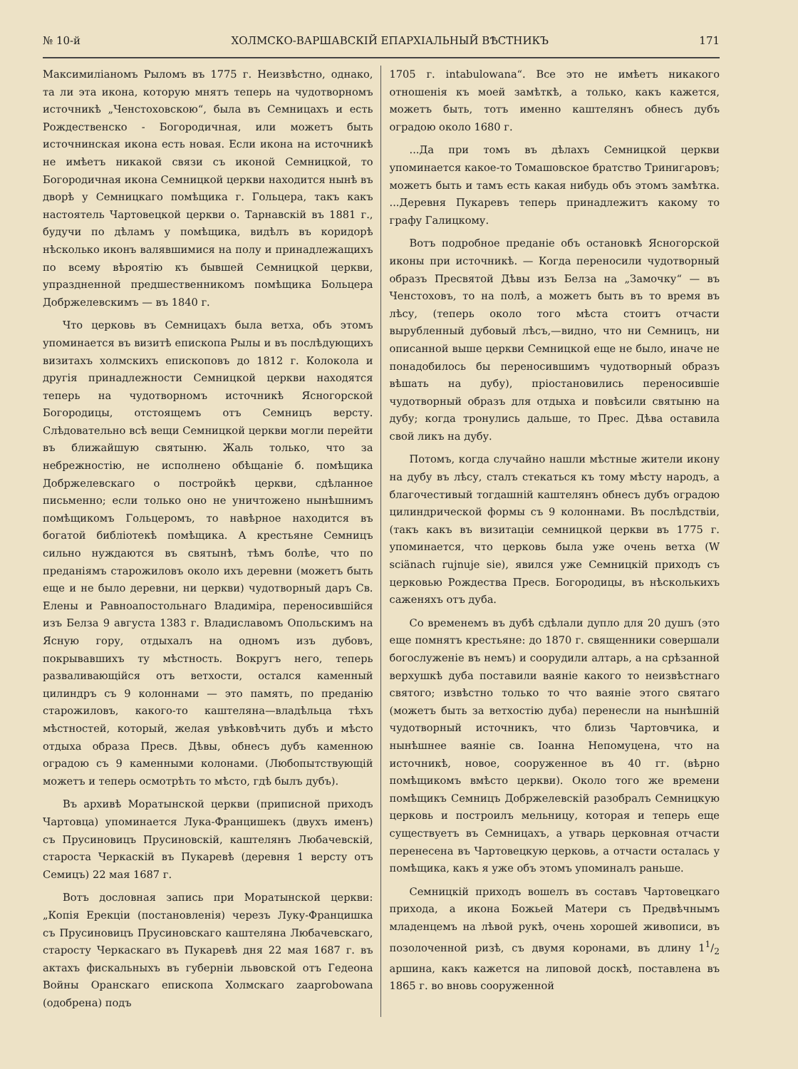№ 10-й ХОЛМСКО-ВАРШАВСКІЙ ЕПАРХІАЛЬНЫЙ ВѢСТНИКЪ 171
Максимиліаномъ Рыломъ въ 1775 г. Неизвѣстно, однако, та ли эта икона, которую мнятъ теперь на чудотворномъ источникѣ „Ченстоховскою“, была въ Семницахъ и есть Рождественско - Богородичная, или можетъ быть источнинская икона есть новая. Если икона на источникѣ не имѣетъ никакой связи съ иконой Семницкой, то Богородичная икона Семницкой церкви находится нынѣ въ дворѣ у Семницкаго помѣщика г. Гольцера, такъ какъ настоятель Чартовецкой церкви о. Тарнавскій въ 1881 г., будучи по дѣламъ у помѣщика, видѣлъ въ коридорѣ нѣсколько иконъ валявшимися на полу и принадлежащихъ по всему вѣроятію къ бывшей Семницкой церкви, упраздненной предшественникомъ помѣщика Больцера Добржелевскимъ — въ 1840 г.
Что церковь въ Семницахъ была ветха, объ этомъ упоминается въ визитѣ епископа Рылы и въ послѣдующихъ визитахъ холмскихъ епископовъ до 1812 г. Колокола и другія принадлежности Семницкой церкви находятся теперь на чудотворномъ источникѣ Ясногорской Богородицы, отстоящемъ отъ Семницъ версту. Слѣдовательно всѣ вещи Семницкой церкви могли перейти въ ближайшую святыню. Жаль только, что за небрежностію, не исполнено обѣщаніе б. помѣщика Добржелевскаго о постройкѣ церкви, сдѣланное письменно; если только оно не уничтожено нынѣшнимъ помѣщикомъ Гольцеромъ, то навѣрное находится въ богатой библіотекѣ помѣщика. А крестьяне Семницъ сильно нуждаются въ святынѣ, тѣмъ болѣе, что по преданіямъ старожиловъ около ихъ деревни (можетъ быть еще и не было деревни, ни церкви) чудотворный даръ Св. Елены и Равноапостольнаго Владиміра, переносившійся изъ Белза 9 августа 1383 г. Владиславомъ Опольскимъ на Ясную гору, отдыхалъ на одномъ изъ дубовъ, покрывавшихъ ту мѣстность. Вокругъ него, теперь разваливающійся отъ ветхости, остался каменный цилиндръ съ 9 колоннами — это память, по преданію старожиловъ, какого-то каштеляна—владѣльца тѣхъ мѣстностей, который, желая увѣковѣчить дубъ и мѣсто отдыха образа Пресв. Дѣвы, обнесъ дубъ каменною оградою съ 9 каменными колонами. (Любопытствующій можетъ и теперь осмотрѣть то мѣсто, гдѣ былъ дубъ).
Въ архивѣ Моратынской церкви (приписной приходъ Чартовца) упоминается Лука-Францишекъ (двухъ именъ) съ Прусиновицъ Прусиновскій, каштелянъ Любачевскій, староста Черкаскій въ Пукаревѣ (деревня 1 версту отъ Семицъ) 22 мая 1687 г.
Вотъ дословная запись при Моратынской церкви: „Копія Ерекціи (постановленія) черезъ Луку-Францишка съ Прусиновицъ Прусиновскаго каштеляна Любачевскаго, старосту Черкаскаго въ Пукаревѣ дня 22 мая 1687 г. въ актахъ фискальныхъ въ губерніи львовской отъ Гедеона Войны Оранскаго епископа Холмскаго zaaprobowana (одобрена) подъ
1705 г. intabulowana“. Все это не имѣетъ никакого отношенія къ моей замѣткѣ, а только, какъ кажется, можетъ быть, тотъ именно каштелянъ обнесъ дубъ оградою около 1680 г.
...Да при томъ въ дѣлахъ Семницкой церкви упоминается какое-то Томашовское братство Тринигаровъ; можетъ быть и тамъ есть какая нибудь объ этомъ замѣтка. ...Деревня Пукаревъ теперь принадлежитъ какому то графу Галицкому.
Вотъ подробное преданіе объ остановкѣ Ясногорской иконы при источникѣ. — Когда переносили чудотворный образъ Пресвятой Дѣвы изъ Белза на „Замочку“ — въ Ченстоховъ, то на полѣ, а можетъ быть въ то время въ лѣсу, (теперь около того мѣста стоитъ отчасти вырубленный дубовый лѣсъ,—видно, что ни Семницъ, ни описанной выше церкви Семницкой еще не было, иначе не понадобилось бы переносившимъ чудотворный образъ вѣшать на дубу), пріостановились переносившіе чудотворный образъ для отдыха и повѣсили святыню на дубу; когда тронулись дальше, то Прес. Дѣва оставила свой ликъ на дубу.
Потомъ, когда случайно нашли мѣстные жители икону на дубу въ лѣсу, сталъ стекаться къ тому мѣсту народъ, а благочестивый тогдашній каштелянъ обнесъ дубъ оградою цилиндрической формы съ 9 колоннами. Въ послѣдствіи, (такъ какъ въ визитаціи семницкой церкви въ 1775 г. упоминается, что церковь была уже очень ветха (W sciänach rujnuje sie), явился уже Семницкій приходъ съ церковью Рождества Пресв. Богородицы, въ нѣсколькихъ саженяхъ отъ дуба.
Со временемъ въ дубѣ сдѣлали дупло для 20 душъ (это еще помнятъ крестьяне: до 1870 г. священники совершали богослуженіе въ немъ) и соорудили алтарь, а на срѣзанной верхушкѣ дуба поставили ваяніе какого то неизвѣстнаго святого; извѣстно только то что ваяніе этого святаго (можетъ быть за ветхостію дуба) перенесли на нынѣшній чудотворный источникъ, что близь Чартовчика, и нынѣшнее ваяніе св. Іоанна Непомуцена, что на источникѣ, новое, сооруженное въ 40 гг. (вѣрно помѣщикомъ вмѣсто церкви). Около того же времени помѣщикъ Семницъ Добржелевскій разобралъ Семницкую церковь и построилъ мельницу, которая и теперь еще существуетъ въ Семницахъ, а утварь церковная отчасти перенесена въ Чартовецкую церковь, а отчасти осталась у помѣщика, какъ я уже объ этомъ упоминалъ раньше.
Семницкій приходъ вошелъ въ составъ Чартовецкаго прихода, а икона Божьей Матери съ Предвѣчнымъ младенцемъ на лѣвой рукѣ, очень хорошей живописи, въ позолоченной ризѣ, съ двумя коронами, въ длину 11/2 аршина, какъ кажется на липовой доскѣ, поставлена въ 1865 г. во вновь сооруженной